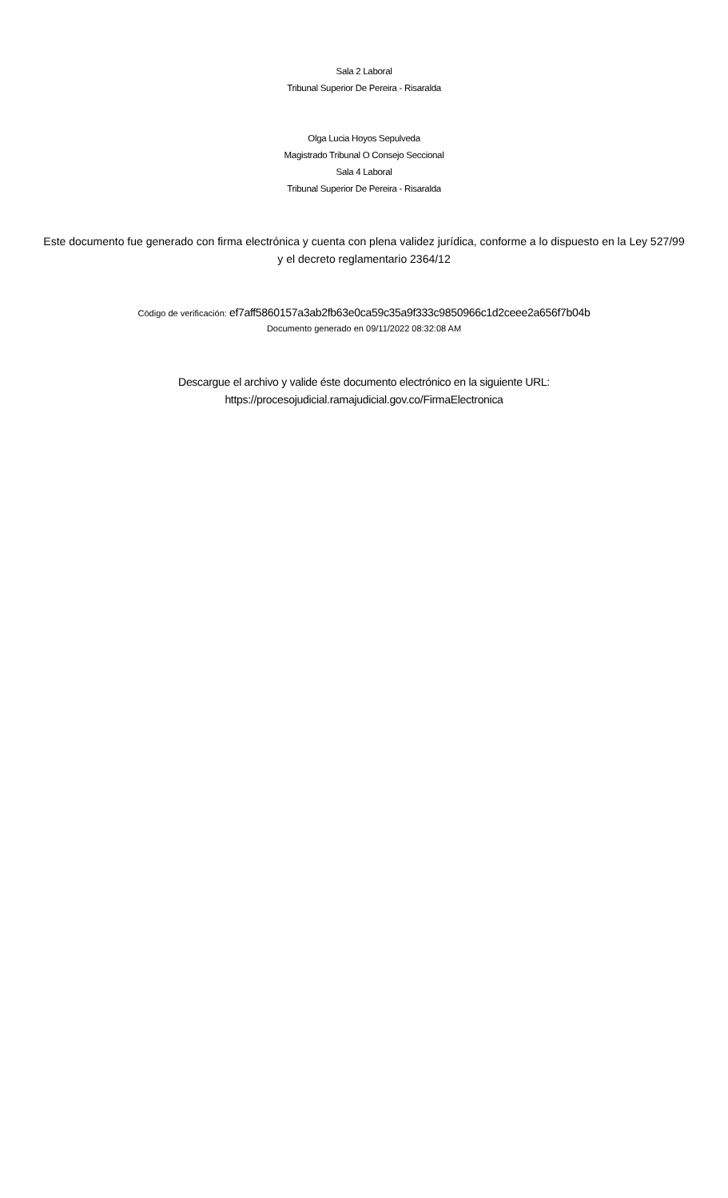Sala 2 Laboral
Tribunal Superior De Pereira - Risaralda
Olga Lucia Hoyos Sepulveda
Magistrado Tribunal O Consejo Seccional
Sala 4 Laboral
Tribunal Superior De Pereira - Risaralda
Este documento fue generado con firma electrónica y cuenta con plena validez jurídica, conforme a lo dispuesto en la Ley 527/99 y el decreto reglamentario 2364/12
Código de verificación: ef7aff5860157a3ab2fb63e0ca59c35a9f333c9850966c1d2ceee2a656f7b04b
Documento generado en 09/11/2022 08:32:08 AM
Descargue el archivo y valide éste documento electrónico en la siguiente URL:
https://procesojudicial.ramajudicial.gov.co/FirmaElectronica